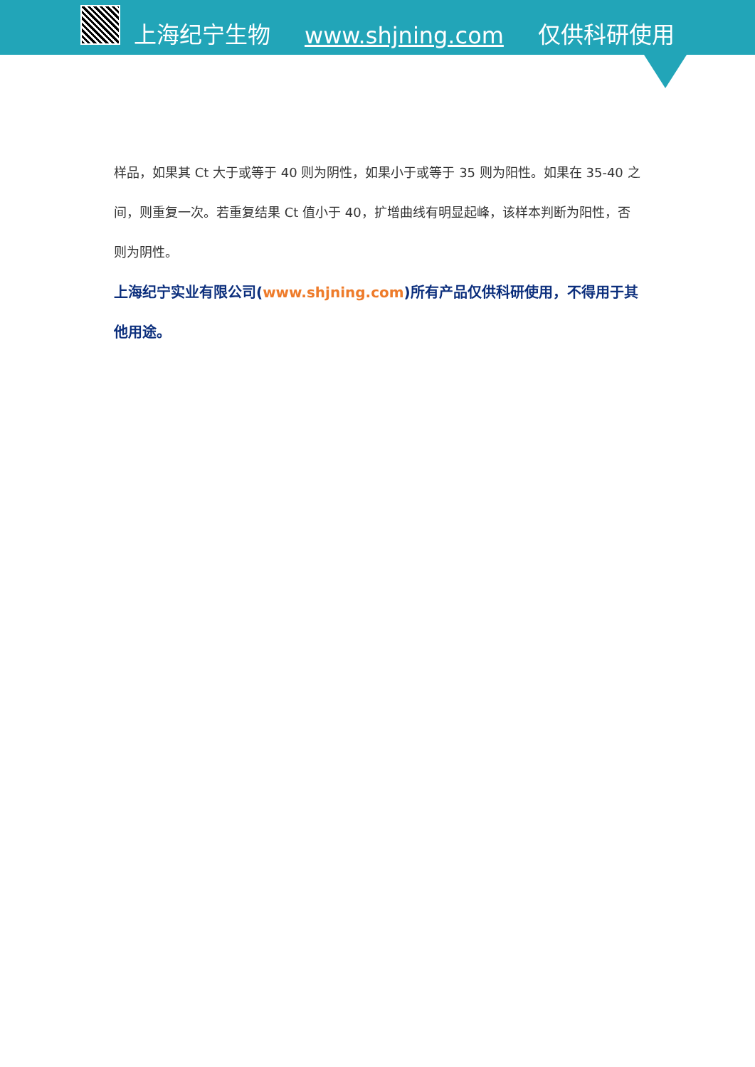上海纪宁生物 www.shjning.com 仅供科研使用
样品，如果其 Ct 大于或等于 40 则为阴性，如果小于或等于 35 则为阳性。如果在 35-40 之间，则重复一次。若重复结果 Ct 值小于 40，扩增曲线有明显起峰，该样本判断为阳性，否则为阴性。
上海纪宁实业有限公司(www.shjning.com)所有产品仅供科研使用，不得用于其他用途。